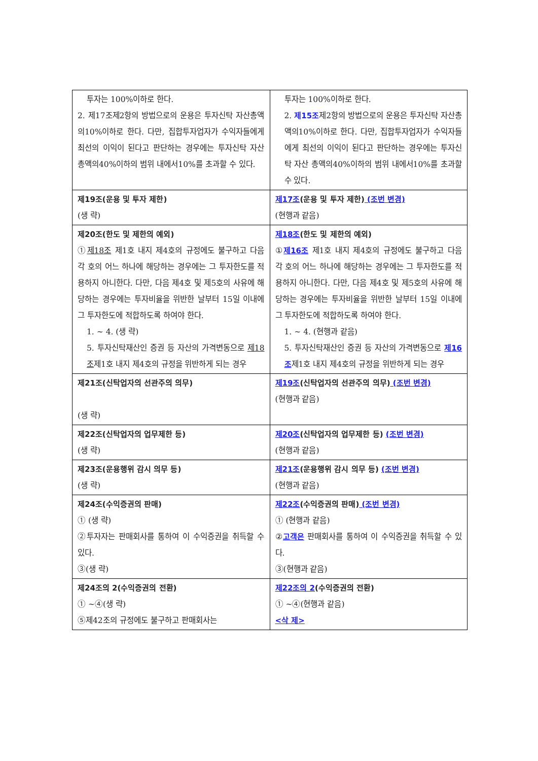| 투자는 100%이하로 한다. 2. 제17조제2항의 방법으로의 운용은 투자신탁 자산총액의10%이하로 한다. 다만, 집합투자업자가 수익자들에게 최선의 이익이 된다고 판단하는 경우에는 투자신탁 자산 총액의40%이하의 범위 내에서10%를 초과할 수 있다. | 투자는 100%이하로 한다. 2. 제15조 제2항의 방법으로의 운용은 투자신탁 자산총액의10%이하로 한다. 다만, 집합투자업자가 수익자들에게 최선의 이익이 된다고 판단하는 경우에는 투자신탁 자산 총액의40%이하의 범위 내에서10%를 초과할 수 있다. |
| 제19조(운용 및 투자 제한) (생 략) | 제17조 (운용 및 투자 제한) (조번 변경) (현행과 같음) |
| 제20조(한도 및 제한의 예외) ① 제18조 제1호 내지 제4호의 규정에도 불구하고 다음 각 호의 어느 하나에 해당하는 경우에는 그 투자한도를 적용하지 아니한다. 다만, 다음 제4호 및 제5호의 사유에 해당하는 경우에는 투자비율을 위반한 날부터 15일 이내에 그 투자한도에 적합하도록 하여야 한다. 1. ~ 4. (생 략) 5. 투자신탁재산인 증권 등 자산의 가격변동으로 제18조 제1호 내지 제4호의 규정을 위반하게 되는 경우 | 제18조 (한도 및 제한의 예외) ① 제16조 제1호 내지 제4호의 규정에도 불구하고 다음 각 호의 어느 하나에 해당하는 경우에는 그 투자한도를 적용하지 아니한다. 다만, 다음 제4호 및 제5호의 사유에 해당하는 경우에는 투자비율을 위반한 날부터 15일 이내에 그 투자한도에 적합하도록 하여야 한다. 1. ~ 4. (현행과 같음) 5. 투자신탁재산인 증권 등 자산의 가격변동으로 제16조 제1호 내지 제4호의 규정을 위반하게 되는 경우 |
| 제21조(신탁업자의 선관주의 의무) (생 략) | 제19조 (신탁업자의 선관주의 의무) (조번 변경) (현행과 같음) |
| 제22조(신탁업자의 업무제한 등) (생 략) | 제20조 (신탁업자의 업무제한 등) (조번 변경) (현행과 같음) |
| 제23조(운용행위 감시 의무 등) (생 략) | 제21조 (운용행위 감시 의무 등) (조번 변경) (현행과 같음) |
| 제24조(수익증권의 판매) ① (생 략) ②투자자는 판매회사를 통하여 이 수익증권을 취득할 수 있다. ③(생 략) | 제22조 (수익증권의 판매) (조번 변경) ① (현행과 같음) ② 고객은 판매회사를 통하여 이 수익증권을 취득할 수 있다. ③(현행과 같음) |
| 제24조의 2(수익증권의 전환) ① ~④(생 략) ⑤제42조의 규정에도 불구하고 판매회사는 | 제22조의 2 (수익증권의 전환) ① ~④(현행과 같음) <삭 제> |